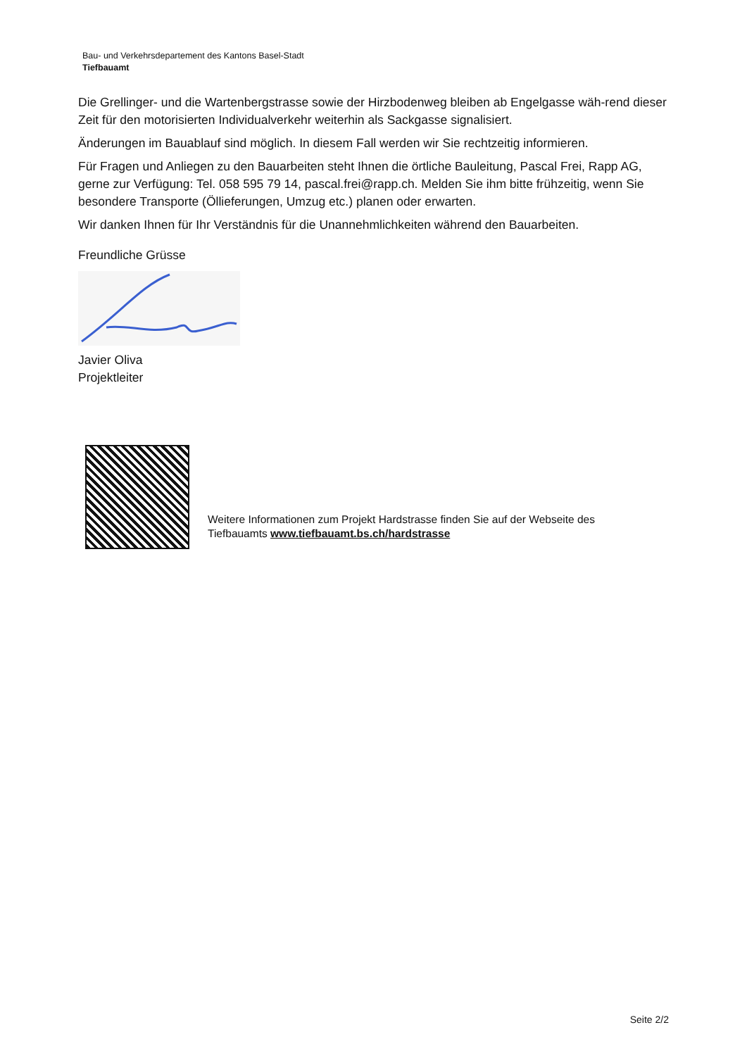Bau- und Verkehrsdepartement des Kantons Basel-Stadt
Tiefbauamt
Die Grellinger- und die Wartenbergstrasse sowie der Hirzbodenweg bleiben ab Engelgasse wäh-rend dieser Zeit für den motorisierten Individualverkehr weiterhin als Sackgasse signalisiert.
Änderungen im Bauablauf sind möglich. In diesem Fall werden wir Sie rechtzeitig informieren.
Für Fragen und Anliegen zu den Bauarbeiten steht Ihnen die örtliche Bauleitung, Pascal Frei, Rapp AG, gerne zur Verfügung: Tel. 058 595 79 14, pascal.frei@rapp.ch. Melden Sie ihm bitte frühzeitig, wenn Sie besondere Transporte (Öllieferungen, Umzug etc.) planen oder erwarten.
Wir danken Ihnen für Ihr Verständnis für die Unannehmlichkeiten während den Bauarbeiten.
Freundliche Grüsse
Javier Oliva
Projektleiter
Weitere Informationen zum Projekt Hardstrasse finden Sie auf der Webseite des
Tiefbauamts www.tiefbauamt.bs.ch/hardstrasse
Seite 2/2